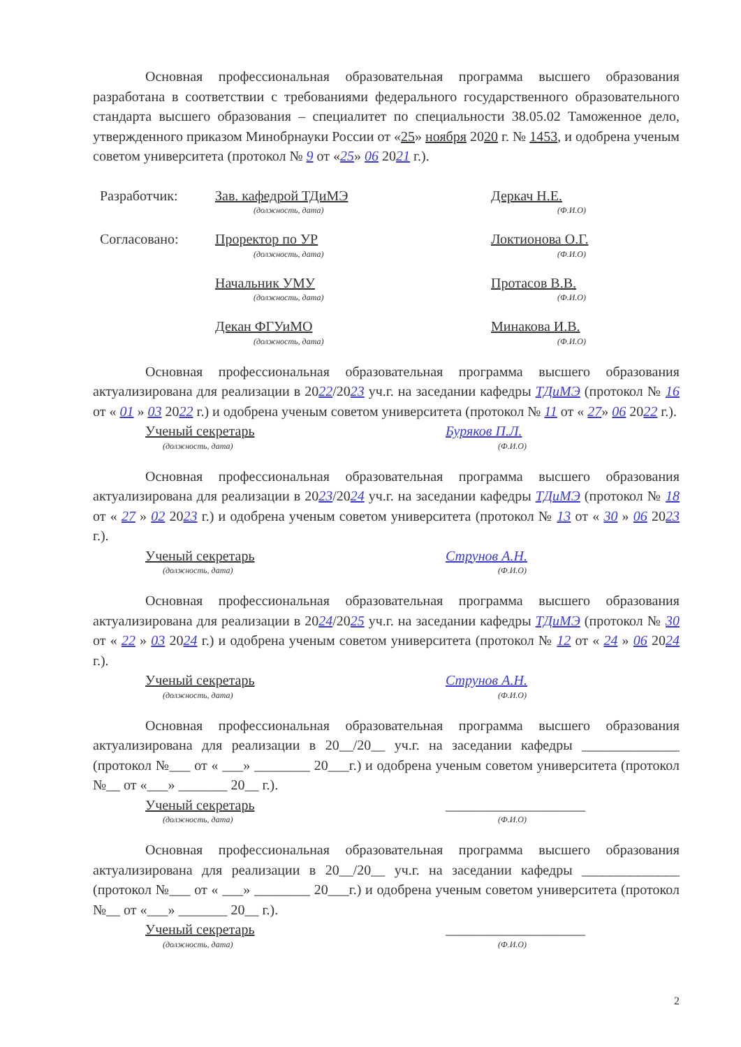Основная профессиональная образовательная программа высшего образования разработана в соответствии с требованиями федерального государственного образовательного стандарта высшего образования – специалитет по специальности 38.05.02 Таможенное дело, утвержденного приказом Минобрнауки России от «25» ноября 2020 г. № 1453, и одобрена ученым советом университета (протокол № 9 от «25» 06 2021 г.).
Разработчик: Зав. кафедрой ТДиМЭ
(должность, дата)
Деркач Н.Е.
(Ф.И.О)
Согласовано: Проректор по УР
(должность, дата)
Локтионова О.Г.
(Ф.И.О)
Начальник УМУ
(должность, дата)
Протасов В.В.
(Ф.И.О)
Декан ФГУиМО
(должность, дата)
Минакова И.В.
(Ф.И.О)
Основная профессиональная образовательная программа высшего образования актуализирована для реализации в 2022/2023 уч.г. на заседании кафедры ТДиМЭ (протокол № 16 от « 01 » 03 2022 г.) и одобрена ученым советом университета (протокол № 11 от « 27» 06 2022 г.).
Ученый секретарь
(должность, дата)
Буряков П.Л.
(Ф.И.О)
Основная профессиональная образовательная программа высшего образования актуализирована для реализации в 2023/2024 уч.г. на заседании кафедры ТДиМЭ (протокол № 18 от « 27 » 02 2023 г.) и одобрена ученым советом университета (протокол № 13 от « 30 » 06 2023 г.).
Ученый секретарь
(должность, дата)
Струнов А.Н.
(Ф.И.О)
Основная профессиональная образовательная программа высшего образования актуализирована для реализации в 2024/2025 уч.г. на заседании кафедры ТДиМЭ (протокол № 30 от « 22 » 03 2024 г.) и одобрена ученым советом университета (протокол № 12 от « 24 » 06 2024 г.).
Ученый секретарь
(должность, дата)
Струнов А.Н.
(Ф.И.О)
Основная профессиональная образовательная программа высшего образования актуализирована для реализации в 20__/20__ уч.г. на заседании кафедры ______________ (протокол №___ от « ___» ________ 20___г.) и одобрена ученым советом университета (протокол №__ от «___» _______ 20__ г.).
Ученый секретарь
(должность, дата)
____________________
(Ф.И.О)
Основная профессиональная образовательная программа высшего образования актуализирована для реализации в 20__/20__ уч.г. на заседании кафедры ______________ (протокол №___ от « ___» ________ 20___г.) и одобрена ученым советом университета (протокол №__ от «___» _______ 20__ г.).
Ученый секретарь
(должность, дата)
____________________
(Ф.И.О)
2